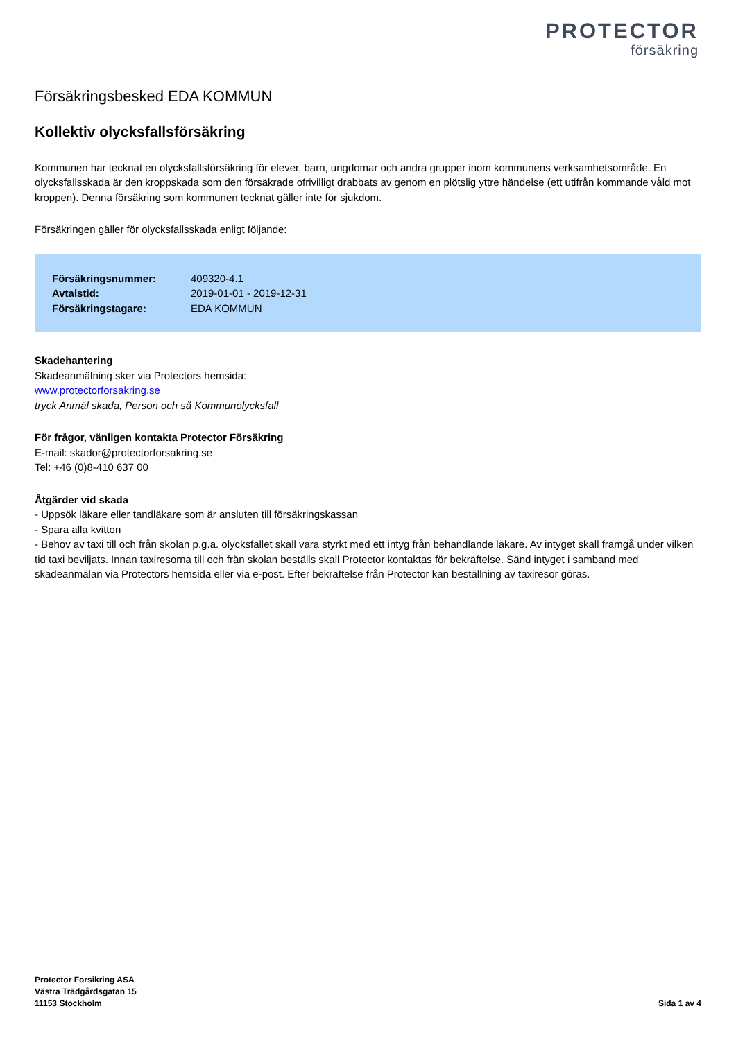PROTECTOR
försäkring
Försäkringsbesked EDA KOMMUN
Kollektiv olycksfallsförsäkring
Kommunen har tecknat en olycksfallsförsäkring för elever, barn, ungdomar och andra grupper inom kommunens verksamhetsområde. En olycksfallsskada är den kroppskada som den försäkrade ofrivilligt drabbats av genom en plötslig yttre händelse (ett utifrån kommande våld mot kroppen). Denna försäkring som kommunen tecknat gäller inte för sjukdom.
Försäkringen gäller för olycksfallsskada enligt följande:
| Försäkringsnummer: | 409320-4.1 |
| Avtalstid: | 2019-01-01 - 2019-12-31 |
| Försäkringstagare: | EDA KOMMUN |
Skadehantering
Skadeanmälning sker via Protectors hemsida:
www.protectorforsakring.se
tryck Anmäl skada, Person och så Kommunolycksfall
För frågor, vänligen kontakta Protector Försäkring
E-mail: skador@protectorforsakring.se
Tel: +46 (0)8-410 637 00
Åtgärder vid skada
- Uppsök läkare eller tandläkare som är ansluten till försäkringskassan
- Spara alla kvitton
- Behov av taxi till och från skolan p.g.a. olycksfallet skall vara styrkt med ett intyg från behandlande läkare. Av intyget skall framgå under vilken tid taxi beviljats. Innan taxiresorna till och från skolan beställs skall Protector kontaktas för bekräftelse. Sänd intyget i samband med skadeanmälan via Protectors hemsida eller via e-post. Efter bekräftelse från Protector kan beställning av taxiresor göras.
Protector Forsikring ASA
Västra Trädgårdsgatan 15
11153 Stockholm
Sida 1 av 4